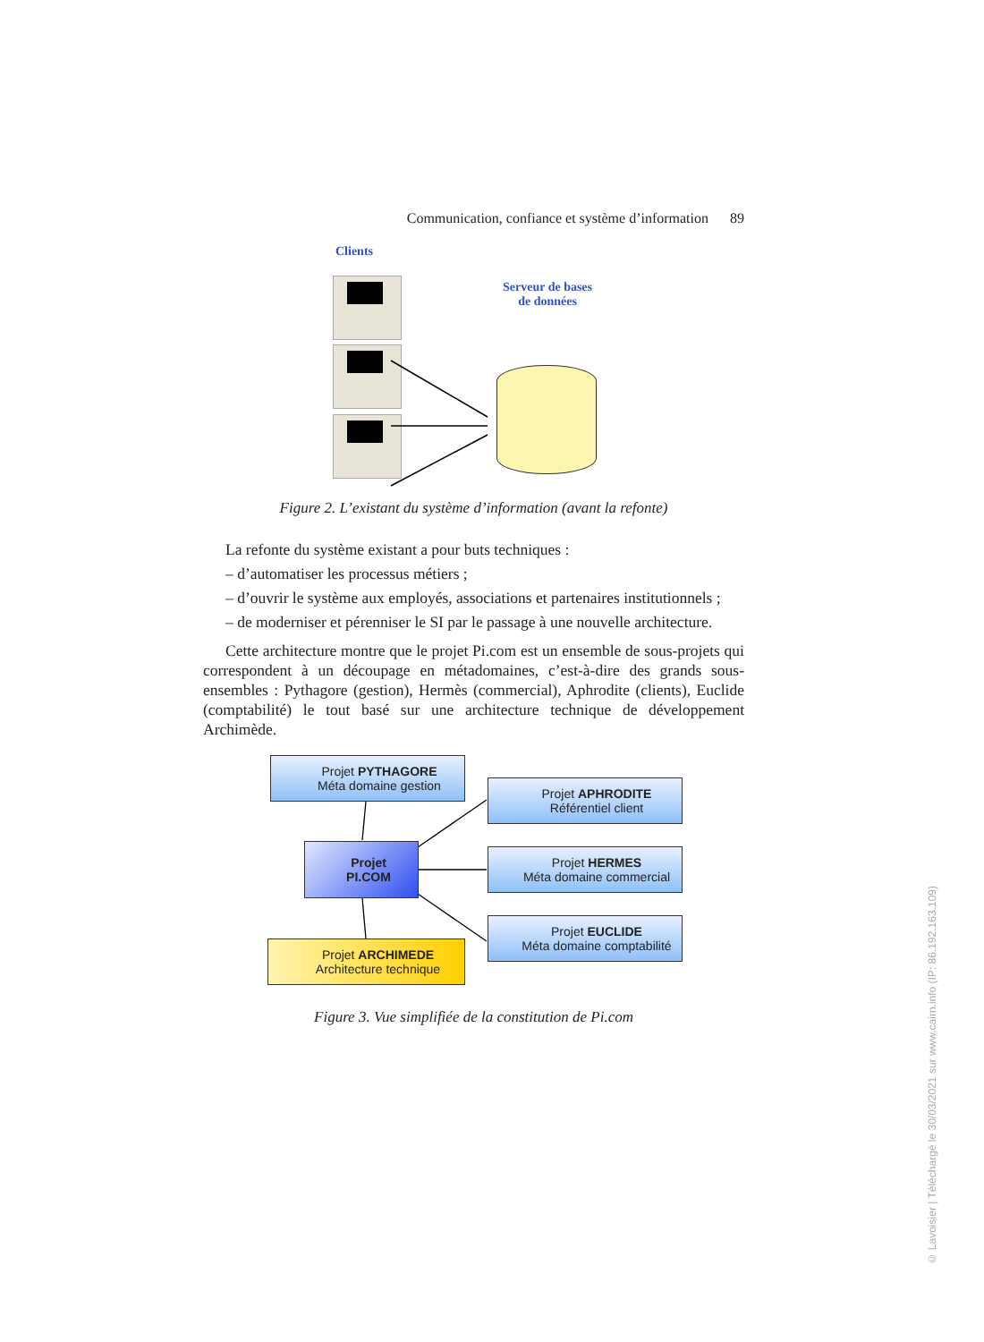Communication, confiance et système d’information 89
Clients
Serveur de bases
de données
Figure 2. L’existant du système d’information (avant la refonte)
La refonte du système existant a pour buts techniques :
– d’automatiser les processus métiers ;
– d’ouvrir le système aux employés, associations et partenaires institutionnels ;
– de moderniser et pérenniser le SI par le passage à une nouvelle architecture.
Cette architecture montre que le projet Pi.com est un ensemble de sous-projets qui correspondent à un découpage en métadomaines, c’est-à-dire des grands sous-ensembles : Pythagore (gestion), Hermès (commercial), Aphrodite (clients), Euclide (comptabilité) le tout basé sur une architecture technique de développement Archimède.
Projet PYTHAGORE
Méta domaine gestion
Projet APHRODITE
Référentiel client
Projet
PI.COM
Projet HERMES
Méta domaine commercial
Projet EUCLIDE
Méta domaine comptabilité
Projet ARCHIMEDE
Architecture technique
Figure 3. Vue simplifiée de la constitution de Pi.com
© Lavoisier | Téléchargé le 30/03/2021 sur www.cairn.info (IP: 86.192.163.109)